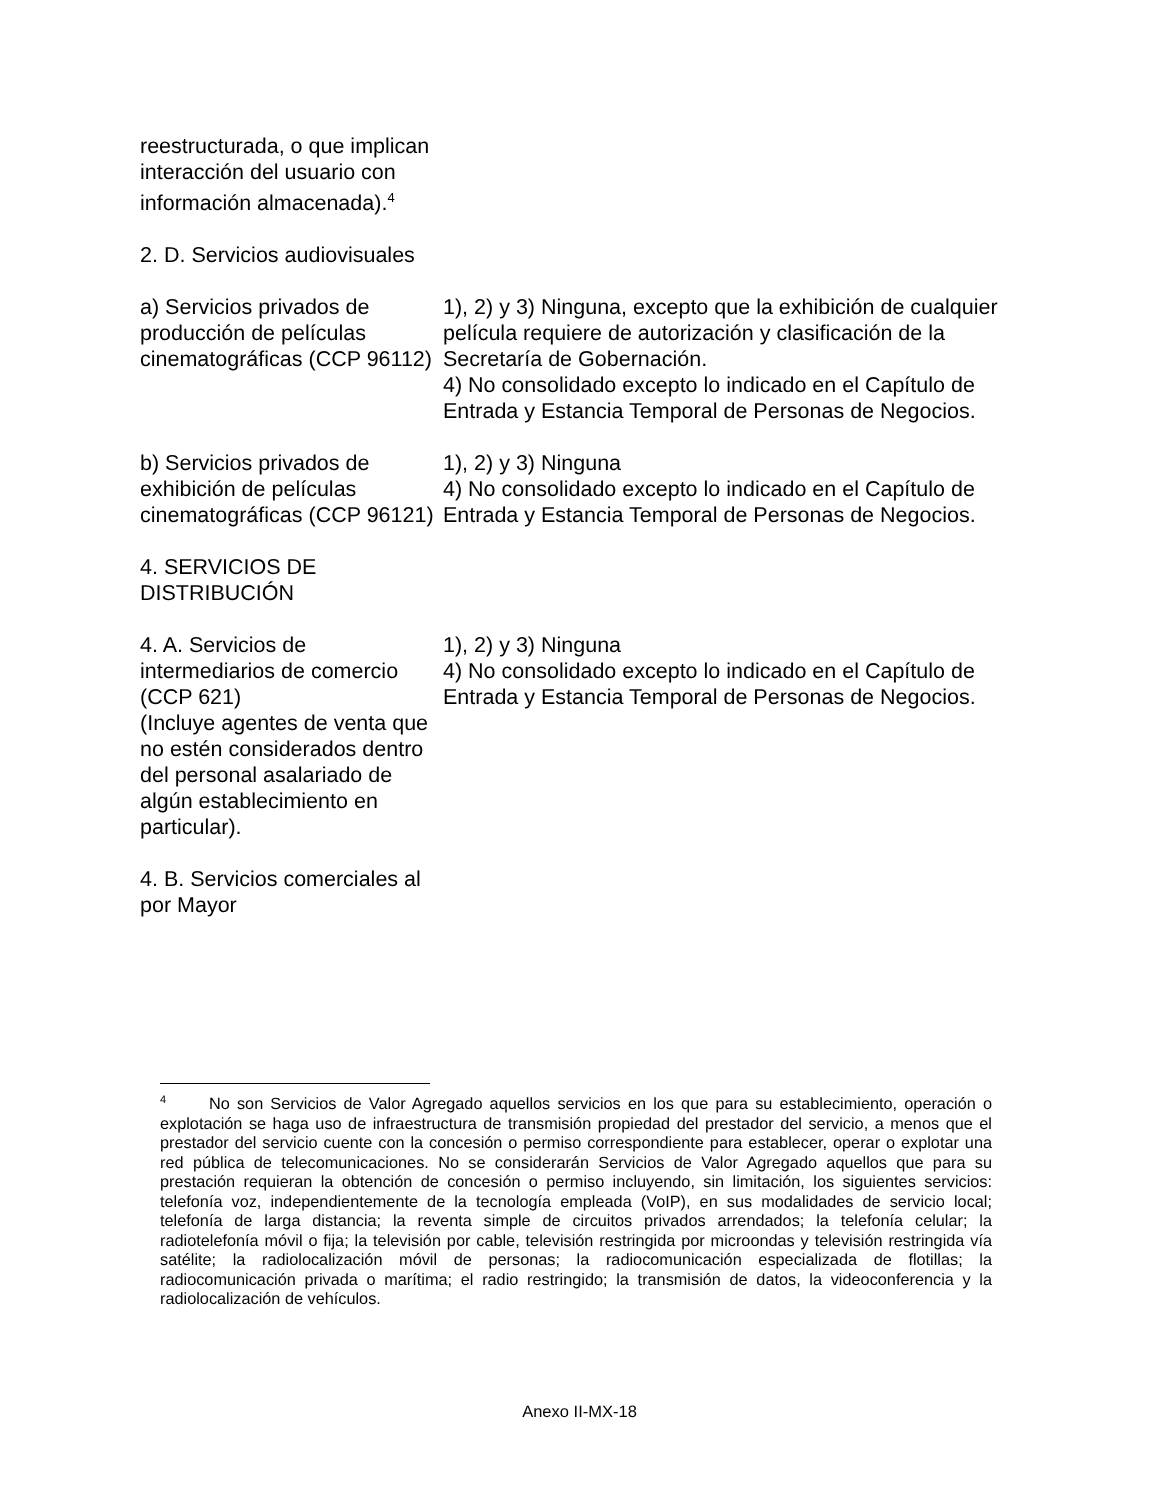| reestructurada, o que implican interacción del usuario con información almacenada).<sup>4</sup> | |
| 2. D. Servicios audiovisuales | |
| a) Servicios privados de producción de películas cinematográficas (CCP 96112) | 1), 2) y 3) Ninguna, excepto que la exhibición de cualquier película requiere de autorización y clasificación de la Secretaría de Gobernación. 4) No consolidado excepto lo indicado en el Capítulo de Entrada y Estancia Temporal de Personas de Negocios. |
| b) Servicios privados de exhibición de películas cinematográficas (CCP 96121) | 1), 2) y 3) Ninguna 4) No consolidado excepto lo indicado en el Capítulo de Entrada y Estancia Temporal de Personas de Negocios. |
| 4. SERVICIOS DE DISTRIBUCIÓN | |
| 4. A. Servicios de intermediarios de comercio (CCP 621) (Incluye agentes de venta que no estén considerados dentro del personal asalariado de algún establecimiento en particular). | 1), 2) y 3) Ninguna 4) No consolidado excepto lo indicado en el Capítulo de Entrada y Estancia Temporal de Personas de Negocios. |
| 4. B. Servicios comerciales al por Mayor | |
<sup>4</sup> No son Servicios de Valor Agregado aquellos servicios en los que para su establecimiento, operación o explotación se haga uso de infraestructura de transmisión propiedad del prestador del servicio, a menos que el prestador del servicio cuente con la concesión o permiso correspondiente para establecer, operar o explotar una red pública de telecomunicaciones. No se considerarán Servicios de Valor Agregado aquellos que para su prestación requieran la obtención de concesión o permiso incluyendo, sin limitación, los siguientes servicios: telefonía voz, independientemente de la tecnología empleada (VoIP), en sus modalidades de servicio local; telefonía de larga distancia; la reventa simple de circuitos privados arrendados; la telefonía celular; la radiotelefonía móvil o fija; la televisión por cable, televisión restringida por microondas y televisión restringida vía satélite; la radiolocalización móvil de personas; la radiocomunicación especializada de flotillas; la radiocomunicación privada o marítima; el radio restringido; la transmisión de datos, la videoconferencia y la radiolocalización de vehículos.
Anexo II-MX-18